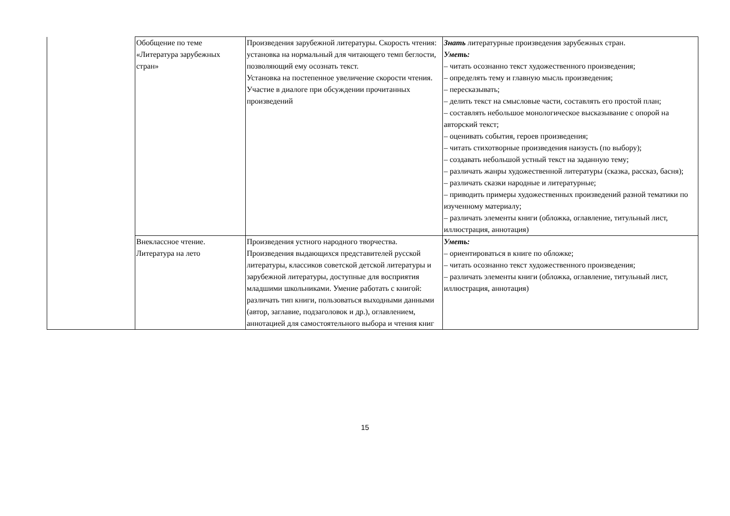| | Обобщение по теме «Литература зарубежных стран» | Произведения зарубежной литературы. Скорость чтения: установка на нормальный для читающего темп беглости, позволяющий ему осознать текст. Установка на постепенное увеличение скорости чтения. Участие в диалоге при обсуждении прочитанных произведений | Знать литературные произведения зарубежных стран. Уметь: – читать осознанно текст художественного произведения; – определять тему и главную мысль произведения; – пересказывать; – делить текст на смысловые части, составлять его простой план; – составлять небольшое монологическое высказывание с опорой на авторский текст; – оценивать события, героев произведения; – читать стихотворные произведения наизусть (по выбору); – создавать небольшой устный текст на заданную тему; – различать жанры художественной литературы (сказка, рассказ, басня); – различать сказки народные и литературные; – приводить примеры художественных произведений разной тематики по изученному материалу; – различать элементы книги (обложка, оглавление, титульный лист, иллюстрация, аннотация) |
| | Внеклассное чтение. Литература на лето | Произведения устного народного творчества. Произведения выдающихся представителей русской литературы, классиков советской детской литературы и зарубежной литературы, доступные для восприятия младшими школьниками. Умение работать с книгой: различать тип книги, пользоваться выходными данными (автор, заглавие, подзаголовок и др.), оглавлением, аннотацией для самостоятельного выбора и чтения книг | Уметь: – ориентироваться в книге по обложке; – читать осознанно текст художественного произведения; – различать элементы книги (обложка, оглавление, титульный лист, иллюстрация, аннотация) |
15